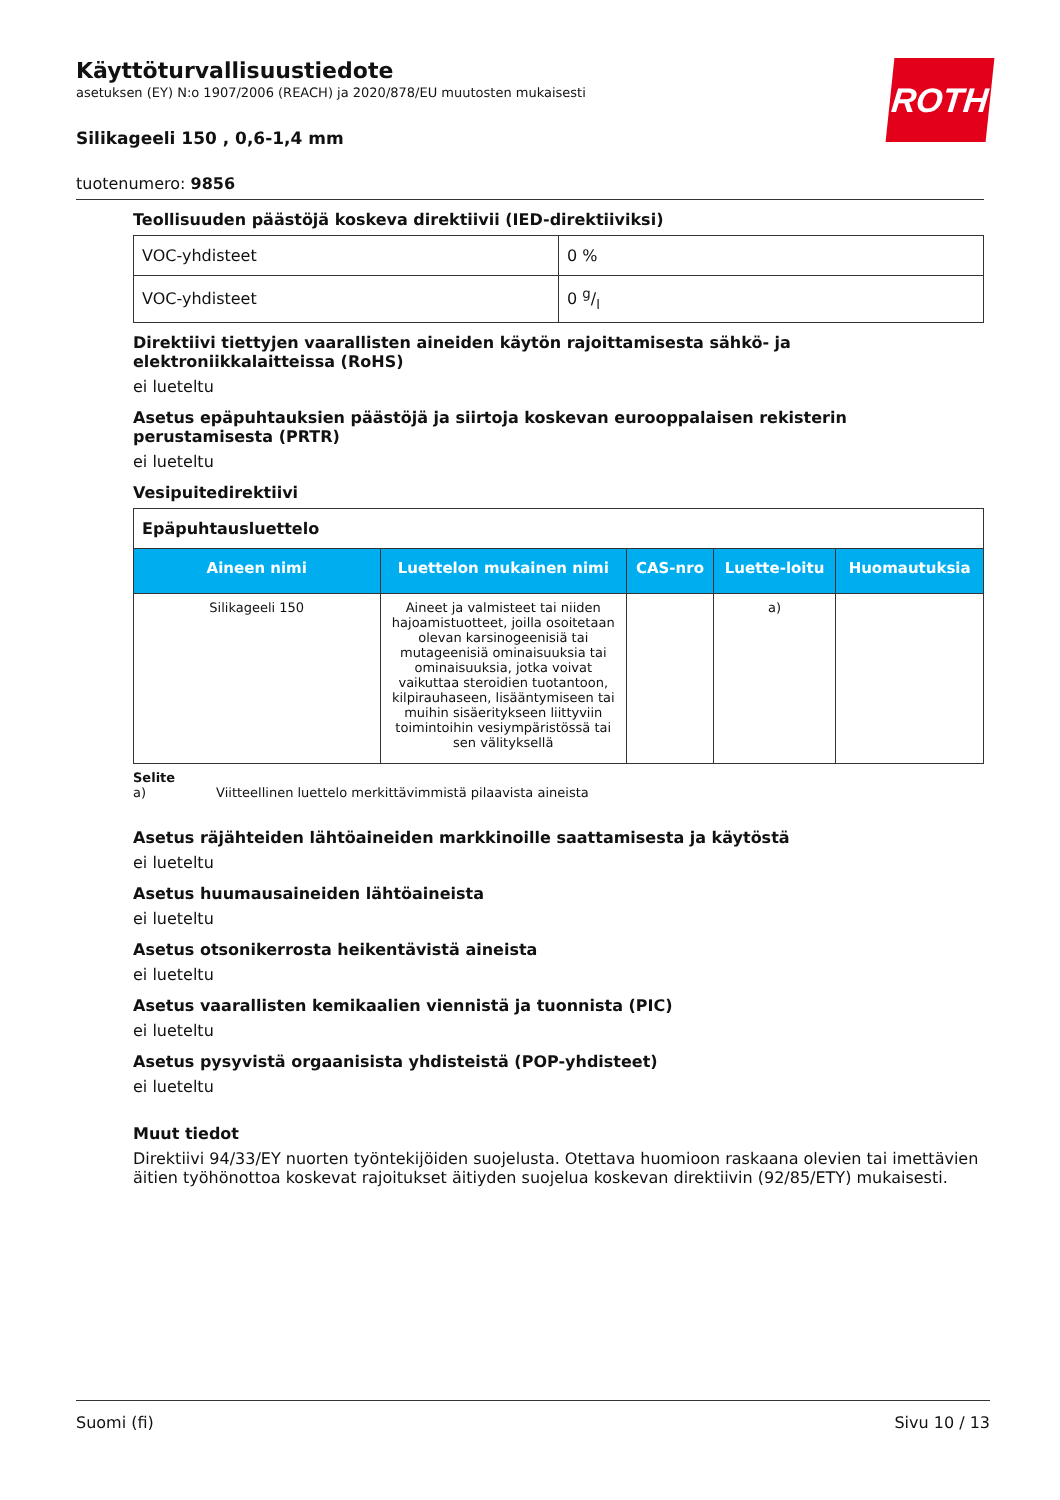ROTH
Käyttöturvallisuustiedote
asetuksen (EY) N:o 1907/2006 (REACH) ja 2020/878/EU muutosten mukaisesti
Silikageeli 150 , 0,6-1,4 mm
tuotenumero: 9856
Teollisuuden päästöjä koskeva direktiivii (IED-direktiiviksi)
| VOC-yhdisteet | 0 % |
| VOC-yhdisteet | 0 g/l |
Direktiivi tiettyjen vaarallisten aineiden käytön rajoittamisesta sähkö- ja elektroniikkalaitteissa (RoHS)
ei lueteltu
Asetus epäpuhtauksien päästöjä ja siirtoja koskevan eurooppalaisen rekisterin perustamisesta (PRTR)
ei lueteltu
Vesipuitedirektiivi
| Epäpuhtausluettelo | | | | |
| --- | --- | --- | --- | --- |
| Aineen nimi | Luettelon mukainen nimi | CAS-nro | Luette-loitu | Huomautuksia |
| Silikageeli 150 | Aineet ja valmisteet tai niiden hajoamistuotteet, joilla osoitetaan olevan karsinogeenisiä tai mutageenisiä ominaisuuksia tai ominaisuuksia, jotka voivat vaikuttaa steroidien tuotantoon, kilpirauhaseen, lisääntymiseen tai muihin sisäeritykseen liittyviin toimintoihin vesiympäristössä tai sen välityksellä | | a) | |
Selite
a) Viitteellinen luettelo merkittävimmistä pilaavista aineista
Asetus räjähteiden lähtöaineiden markkinoille saattamisesta ja käytöstä
ei lueteltu
Asetus huumausaineiden lähtöaineista
ei lueteltu
Asetus otsonikerrosta heikentävistä aineista
ei lueteltu
Asetus vaarallisten kemikaalien viennistä ja tuonnista (PIC)
ei lueteltu
Asetus pysyvistä orgaanisista yhdisteistä (POP-yhdisteet)
ei lueteltu
Muut tiedot
Direktiivi 94/33/EY nuorten työntekijöiden suojelusta. Otettava huomioon raskaana olevien tai imettävien äitien työhönottoa koskevat rajoitukset äitiyden suojelua koskevan direktiivin (92/85/ETY) mukaisesti.
Suomi (fi) Sivu 10 / 13